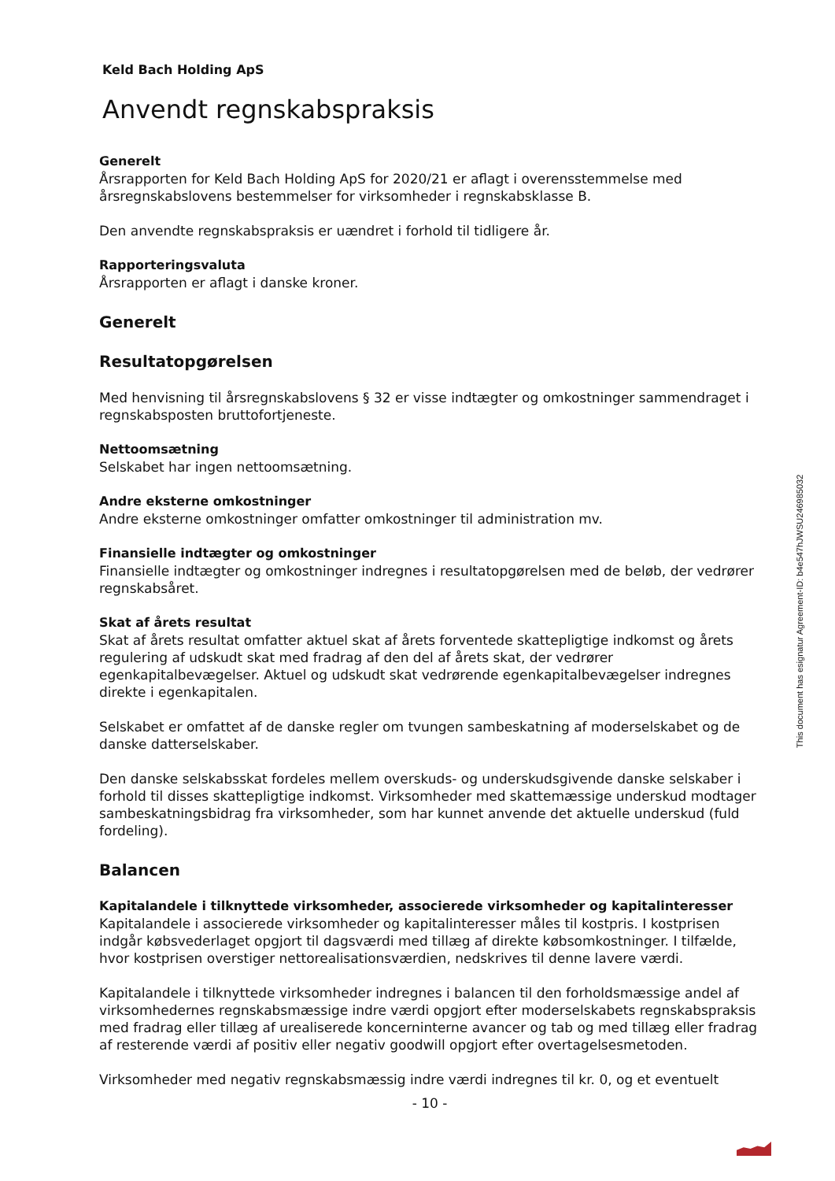Keld Bach Holding ApS
Anvendt regnskabspraksis
Generelt
Årsrapporten for Keld Bach Holding ApS for 2020/21 er aflagt i overensstemmelse med årsregnskabslovens bestemmelser for virksomheder i regnskabsklasse B.
Den anvendte regnskabspraksis er uændret i forhold til tidligere år.
Rapporteringsvaluta
Årsrapporten er aflagt i danske kroner.
Generelt
Resultatopgørelsen
Med henvisning til årsregnskabslovens § 32 er visse indtægter og omkostninger sammendraget i regnskabsposten bruttofortjeneste.
Nettoomsætning
Selskabet har ingen nettoomsætning.
Andre eksterne omkostninger
Andre eksterne omkostninger omfatter omkostninger til administration mv.
Finansielle indtægter og omkostninger
Finansielle indtægter og omkostninger indregnes i resultatopgørelsen med de beløb, der vedrører regnskabsåret.
Skat af årets resultat
Skat af årets resultat omfatter aktuel skat af årets forventede skattepligtige indkomst og årets regulering af udskudt skat med fradrag af den del af årets skat, der vedrører egenkapitalbevægelser. Aktuel og udskudt skat vedrørende egenkapitalbevægelser indregnes direkte i egenkapitalen.
Selskabet er omfattet af de danske regler om tvungen sambeskatning af moderselskabet og de danske datterselskaber.
Den danske selskabsskat fordeles mellem overskuds- og underskudsgivende danske selskaber i forhold til disses skattepligtige indkomst. Virksomheder med skattemæssige underskud modtager sambeskatningsbidrag fra virksomheder, som har kunnet anvende det aktuelle underskud (fuld fordeling).
Balancen
Kapitalandele i tilknyttede virksomheder, associerede virksomheder og kapitalinteresser
Kapitalandele i associerede virksomheder og kapitalinteresser måles til kostpris. I kostprisen indgår købsvederlaget opgjort til dagsværdi med tillæg af direkte købsomkostninger. I tilfælde, hvor kostprisen overstiger nettorealisationsværdien, nedskrives til denne lavere værdi.
Kapitalandele i tilknyttede virksomheder indregnes i balancen til den forholdsmæssige andel af virksomhedernes regnskabsmæssige indre værdi opgjort efter moderselskabets regnskabspraksis med fradrag eller tillæg af urealiserede koncerninterne avancer og tab og med tillæg eller fradrag af resterende værdi af positiv eller negativ goodwill opgjort efter overtagelsesmetoden.
Virksomheder med negativ regnskabsmæssig indre værdi indregnes til kr. 0, og et eventuelt
- 10 -
This document has esignatur Agreement-ID: b4e547hJWSU246985032